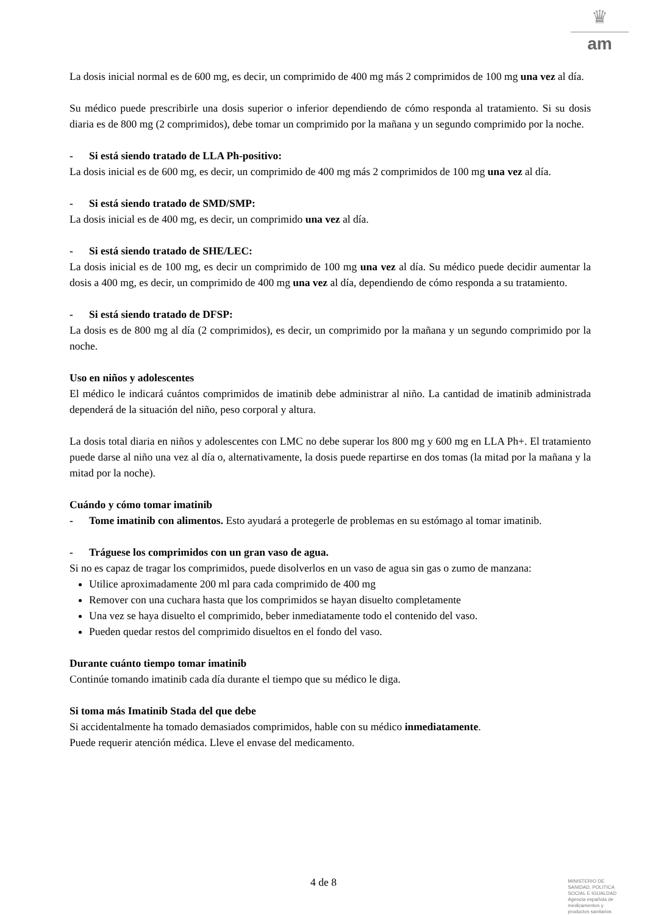♛
am
La dosis inicial normal es de 600 mg, es decir, un comprimido de 400 mg más 2 comprimidos de 100 mg una vez al día.
Su médico puede prescribirle una dosis superior o inferior dependiendo de cómo responda al tratamiento. Si su dosis diaria es de 800 mg (2 comprimidos), debe tomar un comprimido por la mañana y un segundo comprimido por la noche.
- Si está siendo tratado de LLA Ph-positivo:
La dosis inicial es de 600 mg, es decir, un comprimido de 400 mg más 2 comprimidos de 100 mg una vez al día.
- Si está siendo tratado de SMD/SMP:
La dosis inicial es de 400 mg, es decir, un comprimido una vez al día.
- Si está siendo tratado de SHE/LEC:
La dosis inicial es de 100 mg, es decir un comprimido de 100 mg una vez al día. Su médico puede decidir aumentar la dosis a 400 mg, es decir, un comprimido de 400 mg una vez al día, dependiendo de cómo responda a su tratamiento.
- Si está siendo tratado de DFSP:
La dosis es de 800 mg al día (2 comprimidos), es decir, un comprimido por la mañana y un segundo comprimido por la noche.
Uso en niños y adolescentes
El médico le indicará cuántos comprimidos de imatinib debe administrar al niño. La cantidad de imatinib administrada dependerá de la situación del niño, peso corporal y altura.
La dosis total diaria en niños y adolescentes con LMC no debe superar los 800 mg y 600 mg en LLA Ph+. El tratamiento puede darse al niño una vez al día o, alternativamente, la dosis puede repartirse en dos tomas (la mitad por la mañana y la mitad por la noche).
Cuándo y cómo tomar imatinib
- Tome imatinib con alimentos. Esto ayudará a protegerle de problemas en su estómago al tomar imatinib.
- Tráguese los comprimidos con un gran vaso de agua.
Si no es capaz de tragar los comprimidos, puede disolverlos en un vaso de agua sin gas o zumo de manzana:
Utilice aproximadamente 200 ml para cada comprimido de 400 mg
Remover con una cuchara hasta que los comprimidos se hayan disuelto completamente
Una vez se haya disuelto el comprimido, beber inmediatamente todo el contenido del vaso.
Pueden quedar restos del comprimido disueltos en el fondo del vaso.
Durante cuánto tiempo tomar imatinib
Continúe tomando imatinib cada día durante el tiempo que su médico le diga.
Si toma más Imatinib Stada del que debe
Si accidentalmente ha tomado demasiados comprimidos, hable con su médico inmediatamente.
Puede requerir atención médica. Lleve el envase del medicamento.
4 de 8
MINISTERIO DE
SANIDAD, POLITICA
SOCIAL E IGUALDAD
Agencia española de
medicamentos y
productos sanitarios